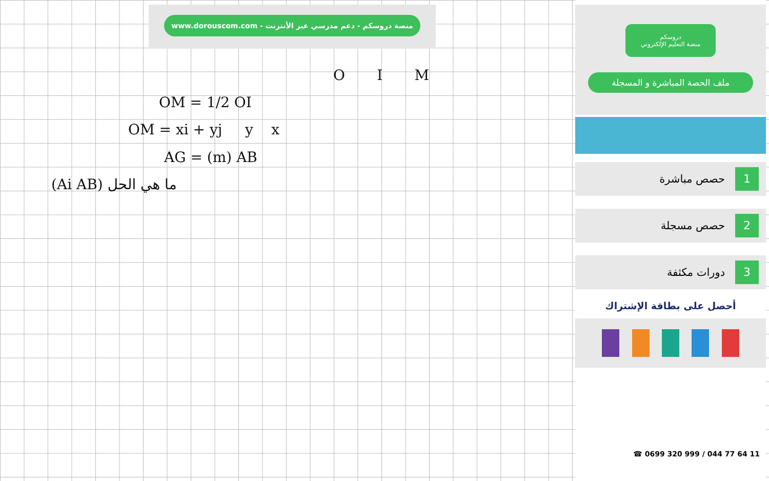www.dorouscom.com - منصة دروسكم - دعم مدرسي عبر الأنترنت
O I M
OM = 1/2 OI
OM = xi + yj y x
AG = (m) AB
(Ai AB) ما هي الحل
دروسكم
منصة التعليم الإلكتروني
ملف الحصة المباشرة و المسجلة
حصص مباشرة 1
حصص مسجلة 2
دورات مكثفة 3
أحصل على بطاقة الإشتراك
☎ 0699 320 999 / 044 77 64 11